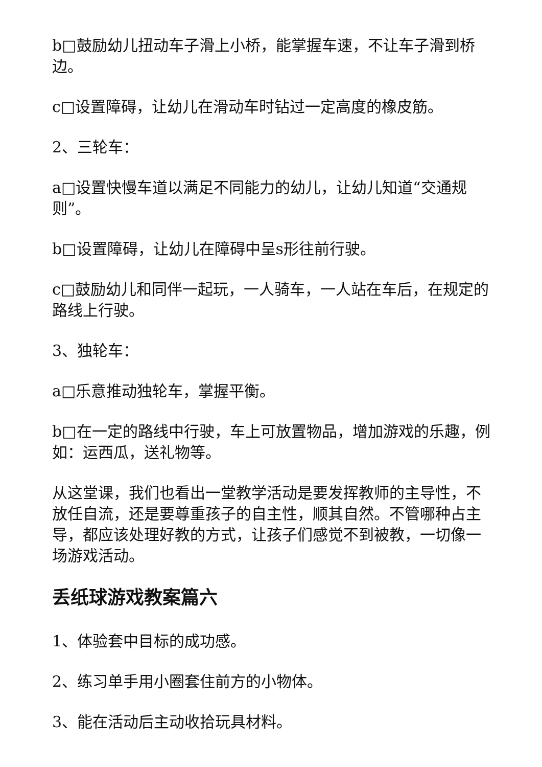b□鼓励幼儿扭动车子滑上小桥，能掌握车速，不让车子滑到桥边。
c□设置障碍，让幼儿在滑动车时钻过一定高度的橡皮筋。
2、三轮车：
a□设置快慢车道以满足不同能力的幼儿，让幼儿知道“交通规则”。
b□设置障碍，让幼儿在障碍中呈s形往前行驶。
c□鼓励幼儿和同伴一起玩，一人骑车，一人站在车后，在规定的路线上行驶。
3、独轮车：
a□乐意推动独轮车，掌握平衡。
b□在一定的路线中行驶，车上可放置物品，增加游戏的乐趣，例如：运西瓜，送礼物等。
从这堂课，我们也看出一堂教学活动是要发挥教师的主导性，不放任自流，还是要尊重孩子的自主性，顺其自然。不管哪种占主导，都应该处理好教的方式，让孩子们感觉不到被教，一切像一场游戏活动。
丢纸球游戏教案篇六
1、体验套中目标的成功感。
2、练习单手用小圈套住前方的小物体。
3、能在活动后主动收拾玩具材料。